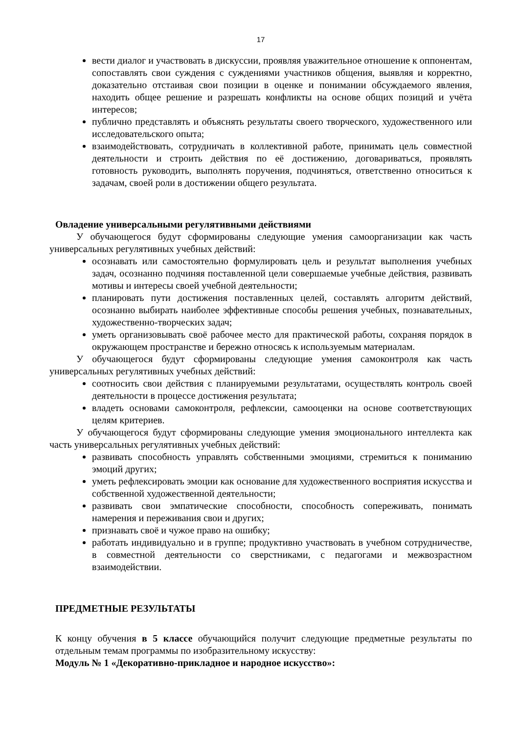17
вести диалог и участвовать в дискуссии, проявляя уважительное отношение к оппонентам, сопоставлять свои суждения с суждениями участников общения, выявляя и корректно, доказательно отстаивая свои позиции в оценке и понимании обсуждаемого явления, находить общее решение и разрешать конфликты на основе общих позиций и учёта интересов;
публично представлять и объяснять результаты своего творческого, художественного или исследовательского опыта;
взаимодействовать, сотрудничать в коллективной работе, принимать цель совместной деятельности и строить действия по её достижению, договариваться, проявлять готовность руководить, выполнять поручения, подчиняться, ответственно относиться к задачам, своей роли в достижении общего результата.
Овладение универсальными регулятивными действиями
У обучающегося будут сформированы следующие умения самоорганизации как часть универсальных регулятивных учебных действий:
осознавать или самостоятельно формулировать цель и результат выполнения учебных задач, осознанно подчиняя поставленной цели совершаемые учебные действия, развивать мотивы и интересы своей учебной деятельности;
планировать пути достижения поставленных целей, составлять алгоритм действий, осознанно выбирать наиболее эффективные способы решения учебных, познавательных, художественно-творческих задач;
уметь организовывать своё рабочее место для практической работы, сохраняя порядок в окружающем пространстве и бережно относясь к используемым материалам.
У обучающегося будут сформированы следующие умения самоконтроля как часть универсальных регулятивных учебных действий:
соотносить свои действия с планируемыми результатами, осуществлять контроль своей деятельности в процессе достижения результата;
владеть основами самоконтроля, рефлексии, самооценки на основе соответствующих целям критериев.
У обучающегося будут сформированы следующие умения эмоционального интеллекта как часть универсальных регулятивных учебных действий:
развивать способность управлять собственными эмоциями, стремиться к пониманию эмоций других;
уметь рефлексировать эмоции как основание для художественного восприятия искусства и собственной художественной деятельности;
развивать свои эмпатические способности, способность сопереживать, понимать намерения и переживания свои и других;
признавать своё и чужое право на ошибку;
работать индивидуально и в группе; продуктивно участвовать в учебном сотрудничестве, в совместной деятельности со сверстниками, с педагогами и межвозрастном взаимодействии.
ПРЕДМЕТНЫЕ РЕЗУЛЬТАТЫ
К концу обучения в 5 классе обучающийся получит следующие предметные результаты по отдельным темам программы по изобразительному искусству:
Модуль № 1 «Декоративно-прикладное и народное искусство»: